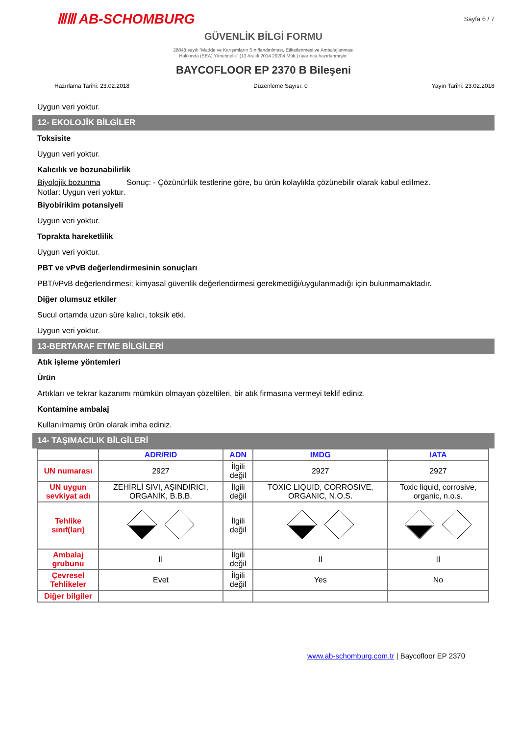ⅢⅢ AB-SCHOMBURG Sayfa 6 / 7
GÜVENLİK BİLGİ FORMU
28848 sayılı “Madde ve Karışımların Sınıflandırılması, Etiketlenmesi ve Ambalajlanması
Hakkında (SEA) Yönetmelik” (13 Aralık 2014 29204 Mük.) uyarınca hazırlanmıştır.
BAYCOFLOOR EP 2370 B Bileşeni
Hazırlama Tarihi: 23.02.2018 Düzenleme Sayısı: 0 Yayın Tarihi: 23.02.2018
Uygun veri yoktur.
12- EKOLOJİK BİLGİLER
Toksisite
Uygun veri yoktur.
Kalıcılık ve bozunabilirlik
Biyolojik bozunma Sonuç: - Çözünürlük testlerine göre, bu ürün kolaylıkla çözünebilir olarak kabul edilmez.
Notlar: Uygun veri yoktur.
Biyobirikim potansiyeli
Uygun veri yoktur.
Toprakta hareketlilik
Uygun veri yoktur.
PBT ve vPvB değerlendirmesinin sonuçları
PBT/vPvB değerlendirmesi; kimyasal güvenlik değerlendirmesi gerekmediği/uygulanmadığı için bulunmamaktadır.
Diğer olumsuz etkiler
Sucul ortamda uzun süre kalıcı, toksik etki.
Uygun veri yoktur.
13-BERTARAF ETME BİLGİLERİ
Atık işleme yöntemleri
Ürün
Artıkları ve tekrar kazanımı mümkün olmayan çözeltileri, bir atık firmasına vermeyi teklif ediniz.
Kontamine ambalaj
Kullanılmamış ürün olarak imha ediniz.
14- TAŞIMACILIK BİLGİLERİ
| | ADR/RID | ADN | IMDG | IATA |
| --- | --- | --- | --- | --- |
| UN numarası | 2927 | İlgili değil | 2927 | 2927 |
| UN uygun sevkiyat adı | ZEHİRLİ SIVI, AŞINDIRICI, ORGANİK, B.B.B. | İlgili değil | TOXIC LIQUID, CORROSIVE, ORGANIC, N.O.S. | Toxic liquid, corrosive, organic, n.o.s. |
| Tehlike sınıf(ları) | | İlgili değil | | |
| Ambalaj grubunu | II | İlgili değil | II | II |
| Çevresel Tehlikeler | Evet | İlgili değil | Yes | No |
| Diğer bilgiler | | | | |
www.ab-schomburg.com.tr | Baycofloor EP 2370